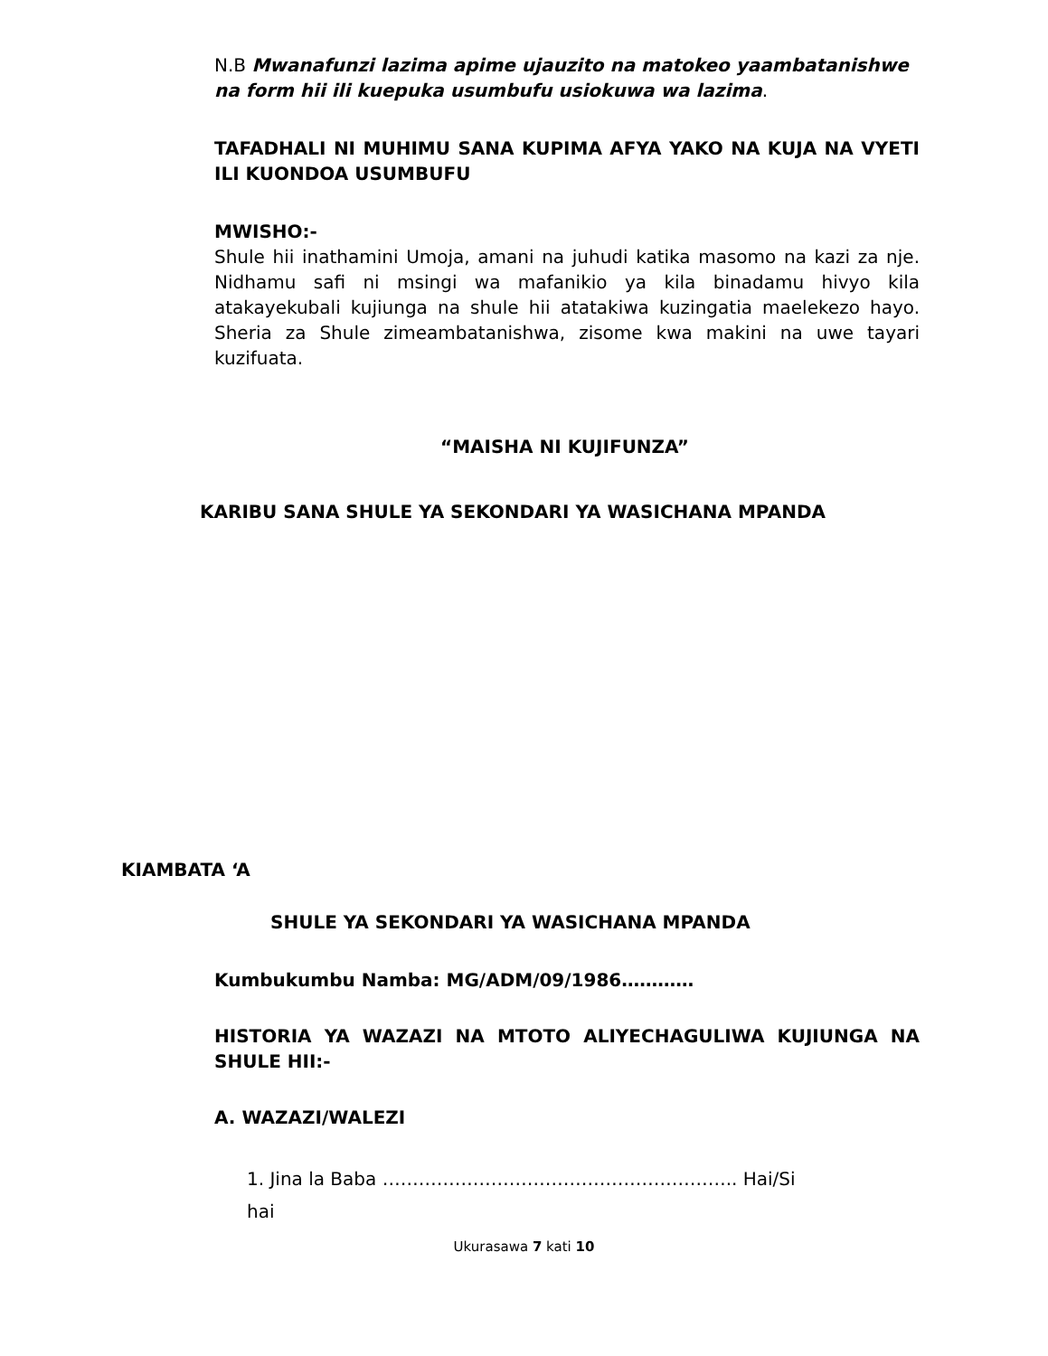N.B Mwanafunzi lazima apime ujauzito na matokeo yaambatanishwe na form hii ili kuepuka usumbufu usiokuwa wa lazima.
TAFADHALI NI MUHIMU SANA KUPIMA AFYA YAKO NA KUJA NA VYETI ILI KUONDOA USUMBUFU
MWISHO:-
Shule hii inathamini Umoja, amani na juhudi katika masomo na kazi za nje. Nidhamu safi ni msingi wa mafanikio ya kila binadamu hivyo kila atakayekubali kujiunga na shule hii atatakiwa kuzingatia maelekezo hayo. Sheria za Shule zimeambatanishwa, zisome kwa makini na uwe tayari kuzifuata.
“MAISHA NI KUJIFUNZA”
KARIBU SANA SHULE YA SEKONDARI YA WASICHANA MPANDA
KIAMBATA ‘A
SHULE YA SEKONDARI YA WASICHANA MPANDA
Kumbukumbu Namba: MG/ADM/09/1986…………
HISTORIA YA WAZAZI NA MTOTO ALIYECHAGULIWA KUJIUNGA NA SHULE HII:-
A. WAZAZI/WALEZI
1. Jina la Baba ………………………………………………….. Hai/Si hai
Ukurasawa 7 kati 10